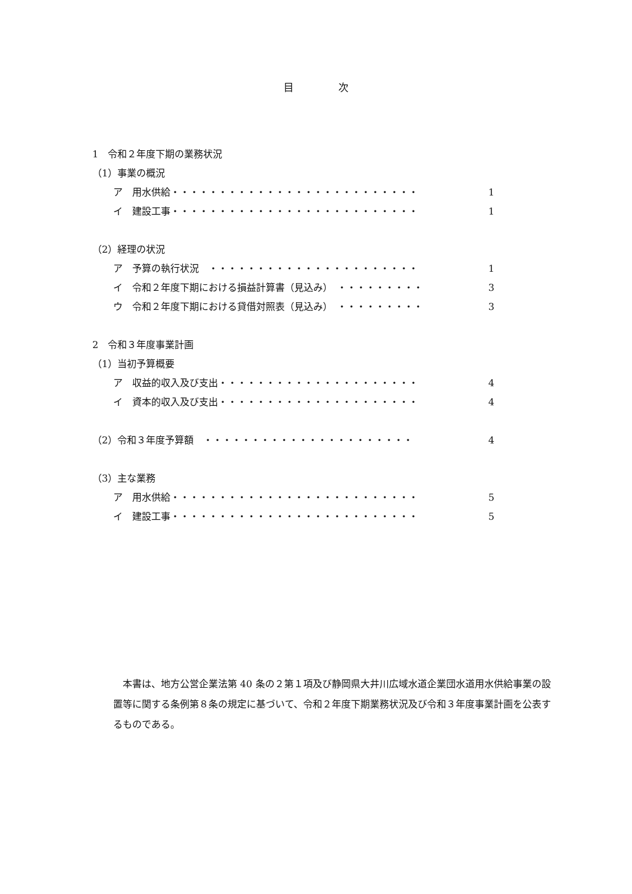目 次
1　令和２年度下期の業務状況
（1）事業の概況
ア　用水供給・・・・・・・・・・・・・・・・・・・・・・・・・・ 1
イ　建設工事・・・・・・・・・・・・・・・・・・・・・・・・・・ 1
（2）経理の状況
ア　予算の執行状況　・・・・・・・・・・・・・・・・・・・・・・ 1
イ　令和２年度下期における損益計算書（見込み）　・・・・・・・・・ 3
ウ　令和２年度下期における貸借対照表（見込み）　・・・・・・・・・ 3
2　令和３年度事業計画
（1）当初予算概要
ア　収益的収入及び支出・・・・・・・・・・・・・・・・・・・・・ 4
イ　資本的収入及び支出・・・・・・・・・・・・・・・・・・・・・ 4
（2）令和３年度予算額　・・・・・・・・・・・・・・・・・・・・・・ 4
（3）主な業務
ア　用水供給・・・・・・・・・・・・・・・・・・・・・・・・・・ 5
イ　建設工事・・・・・・・・・・・・・・・・・・・・・・・・・・ 5
本書は、地方公営企業法第 40 条の２第１項及び静岡県大井川広域水道企業団水道用水供給事業の設置等に関する条例第８条の規定に基づいて、令和２年度下期業務状況及び令和３年度事業計画を公表するものである。